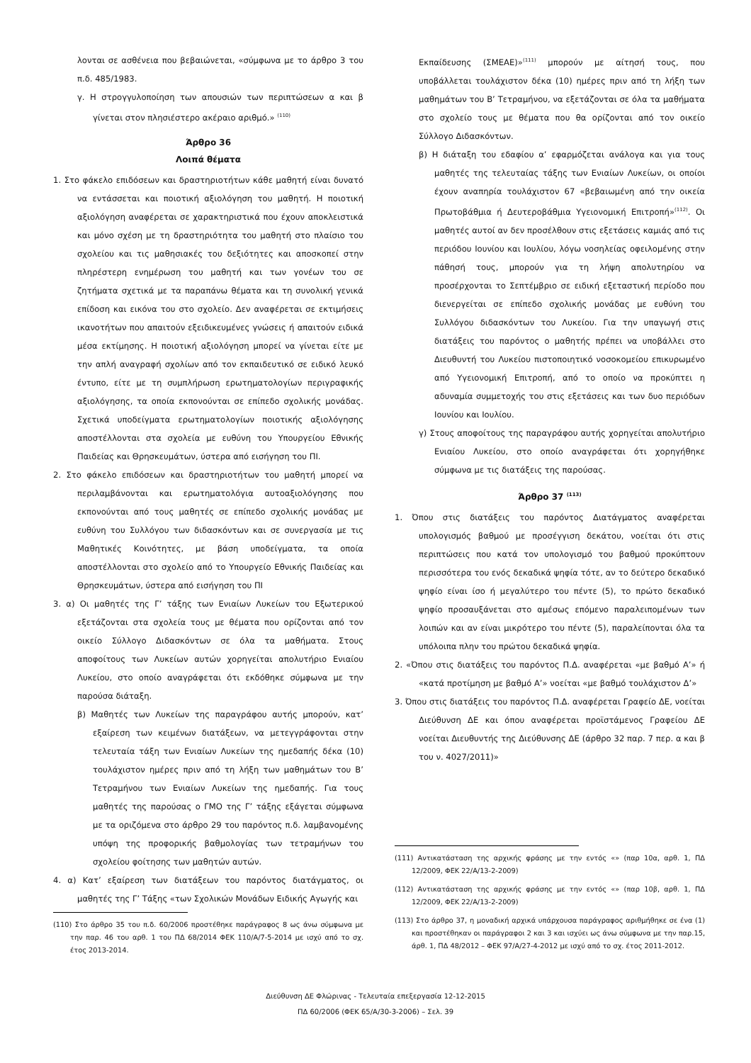λονται σε ασθένεια που βεβαιώνεται, «σύμφωνα με το άρθρο 3 του π.δ. 485/1983.
γ. Η στρογγυλοποίηση των απουσιών των περιπτώσεων α και β γίνεται στον πλησιέστερο ακέραιο αριθμό.» <sup>(110)</sup>
Άρθρο 36
Λοιπά θέματα
1. Στο φάκελο επιδόσεων και δραστηριοτήτων κάθε μαθητή είναι δυνατό να εντάσσεται και ποιοτική αξιολόγηση του μαθητή. Η ποιοτική αξιολόγηση αναφέρεται σε χαρακτηριστικά που έχουν αποκλειστικά και μόνο σχέση με τη δραστηριότητα του μαθητή στο πλαίσιο του σχολείου και τις μαθησιακές του δεξιότητες και αποσκοπεί στην πληρέστερη ενημέρωση του μαθητή και των γονέων του σε ζητήματα σχετικά με τα παραπάνω θέματα και τη συνολική γενικά επίδοση και εικόνα του στο σχολείο. Δεν αναφέρεται σε εκτιμήσεις ικανοτήτων που απαιτούν εξειδικευμένες γνώσεις ή απαιτούν ειδικά μέσα εκτίμησης. Η ποιοτική αξιολόγηση μπορεί να γίνεται είτε με την απλή αναγραφή σχολίων από τον εκπαιδευτικό σε ειδικό λευκό έντυπο, είτε με τη συμπλήρωση ερωτηματολογίων περιγραφικής αξιολόγησης, τα οποία εκπονούνται σε επίπεδο σχολικής μονάδας. Σχετικά υποδείγματα ερωτηματολογίων ποιοτικής αξιολόγησης αποστέλλονται στα σχολεία με ευθύνη του Υπουργείου Εθνικής Παιδείας και Θρησκευμάτων, ύστερα από εισήγηση του ΠΙ.
2. Στο φάκελο επιδόσεων και δραστηριοτήτων του μαθητή μπορεί να περιλαμβάνονται και ερωτηματολόγια αυτοαξιολόγησης που εκπονούνται από τους μαθητές σε επίπεδο σχολικής μονάδας με ευθύνη του Συλλόγου των διδασκόντων και σε συνεργασία με τις Μαθητικές Κοινότητες, με βάση υποδείγματα, τα οποία αποστέλλονται στο σχολείο από το Υπουργείο Εθνικής Παιδείας και Θρησκευμάτων, ύστερα από εισήγηση του ΠΙ
3. α) Οι μαθητές της Γ’ τάξης των Ενιαίων Λυκείων του Εξωτερικού εξετάζονται στα σχολεία τους με θέματα που ορίζονται από τον οικείο Σύλλογο Διδασκόντων σε όλα τα μαθήματα. Στους αποφοίτους των Λυκείων αυτών χορηγείται απολυτήριο Ενιαίου Λυκείου, στο οποίο αναγράφεται ότι εκδόθηκε σύμφωνα με την παρούσα διάταξη.
β) Μαθητές των Λυκείων της παραγράφου αυτής μπορούν, κατ’ εξαίρεση των κειμένων διατάξεων, να μετεγγράφονται στην τελευταία τάξη των Ενιαίων Λυκείων της ημεδαπής δέκα (10) τουλάχιστον ημέρες πριν από τη λήξη των μαθημάτων του Β’ Τετραμήνου των Ενιαίων Λυκείων της ημεδαπής. Για τους μαθητές της παρούσας ο ΓΜΟ της Γ’ τάξης εξάγεται σύμφωνα με τα οριζόμενα στο άρθρο 29 του παρόντος π.δ. λαμβανομένης υπόψη της προφορικής βαθμολογίας των τετραμήνων του σχολείου φοίτησης των μαθητών αυτών.
4. α) Κατ’ εξαίρεση των διατάξεων του παρόντος διατάγματος, οι μαθητές της Γ’ Τάξης «των Σχολικών Μονάδων Ειδικής Αγωγής και
(110) Στο άρθρο 35 του π.δ. 60/2006 προστέθηκε παράγραφος 8 ως άνω σύμφωνα με την παρ. 46 του αρθ. 1 του ΠΔ 68/2014 ΦΕΚ 110/Α/7-5-2014 με ισχύ από το σχ. έτος 2013-2014.
Εκπαίδευσης (ΣΜΕΑΕ)»<sup>(111)</sup> μπορούν με αίτησή τους, που υποβάλλεται τουλάχιστον δέκα (10) ημέρες πριν από τη λήξη των μαθημάτων του Β’ Τετραμήνου, να εξετάζονται σε όλα τα μαθήματα στο σχολείο τους με θέματα που θα ορίζονται από τον οικείο Σύλλογο Διδασκόντων.
β) Η διάταξη του εδαφίου α’ εφαρμόζεται ανάλογα και για τους μαθητές της τελευταίας τάξης των Ενιαίων Λυκείων, οι οποίοι έχουν αναπηρία τουλάχιστον 67 «βεβαιωμένη από την οικεία Πρωτοβάθμια ή Δευτεροβάθμια Υγειονομική Επιτροπή»<sup>(112)</sup>. Οι μαθητές αυτοί αν δεν προσέλθουν στις εξετάσεις καμιάς από τις περιόδου Ιουνίου και Ιουλίου, λόγω νοσηλείας οφειλομένης στην πάθησή τους, μπορούν για τη λήψη απολυτηρίου να προσέρχονται το Σεπτέμβριο σε ειδική εξεταστική περίοδο που διενεργείται σε επίπεδο σχολικής μονάδας με ευθύνη του Συλλόγου διδασκόντων του Λυκείου. Για την υπαγωγή στις διατάξεις του παρόντος ο μαθητής πρέπει να υποβάλλει στο Διευθυντή του Λυκείου πιστοποιητικό νοσοκομείου επικυρωμένο από Υγειονομική Επιτροπή, από το οποίο να προκύπτει η αδυναμία συμμετοχής του στις εξετάσεις και των δυο περιόδων Ιουνίου και Ιουλίου.
γ) Στους αποφοίτους της παραγράφου αυτής χορηγείται απολυτήριο Ενιαίου Λυκείου, στο οποίο αναγράφεται ότι χορηγήθηκε σύμφωνα με τις διατάξεις της παρούσας.
Άρθρο 37 <sup>(113)</sup>
1. Όπου στις διατάξεις του παρόντος Διατάγματος αναφέρεται υπολογισμός βαθμού με προσέγγιση δεκάτου, νοείται ότι στις περιπτώσεις που κατά τον υπολογισμό του βαθμού προκύπτουν περισσότερα του ενός δεκαδικά ψηφία τότε, αν το δεύτερο δεκαδικό ψηφίο είναι ίσο ή μεγαλύτερο του πέντε (5), το πρώτο δεκαδικό ψηφίο προσαυξάνεται στο αμέσως επόμενο παραλειπομένων των λοιπών και αν είναι μικρότερο του πέντε (5), παραλείπονται όλα τα υπόλοιπα πλην του πρώτου δεκαδικά ψηφία.
2. «Όπου στις διατάξεις του παρόντος Π.Δ. αναφέρεται «με βαθμό Α’» ή «κατά προτίμηση με βαθμό Α’» νοείται «με βαθμό τουλάχιστον Δ’»
3. Όπου στις διατάξεις του παρόντος Π.Δ. αναφέρεται Γραφείο ΔΕ, νοείται Διεύθυνση ΔΕ και όπου αναφέρεται προϊστάμενος Γραφείου ΔΕ νοείται Διευθυντής της Διεύθυνσης ΔΕ (άρθρο 32 παρ. 7 περ. α και β του ν. 4027/2011)»
(111) Αντικατάσταση της αρχικής φράσης με την εντός «» (παρ 10α, αρθ. 1, ΠΔ 12/2009, ΦΕΚ 22/Α/13-2-2009)
(112) Αντικατάσταση της αρχικής φράσης με την εντός «» (παρ 10β, αρθ. 1, ΠΔ 12/2009, ΦΕΚ 22/Α/13-2-2009)
(113) Στο άρθρο 37, η μοναδική αρχικά υπάρχουσα παράγραφος αριθμήθηκε σε ένα (1) και προστέθηκαν οι παράγραφοι 2 και 3 και ισχύει ως άνω σύμφωνα με την παρ.15, άρθ. 1, ΠΔ 48/2012 – ΦΕΚ 97/Α/27-4-2012 με ισχύ από το σχ. έτος 2011-2012.
Διεύθυνση ΔΕ Φλώρινας - Τελευταία επεξεργασία 12-12-2015
ΠΔ 60/2006 (ΦΕΚ 65/Α/30-3-2006) – Σελ. 39